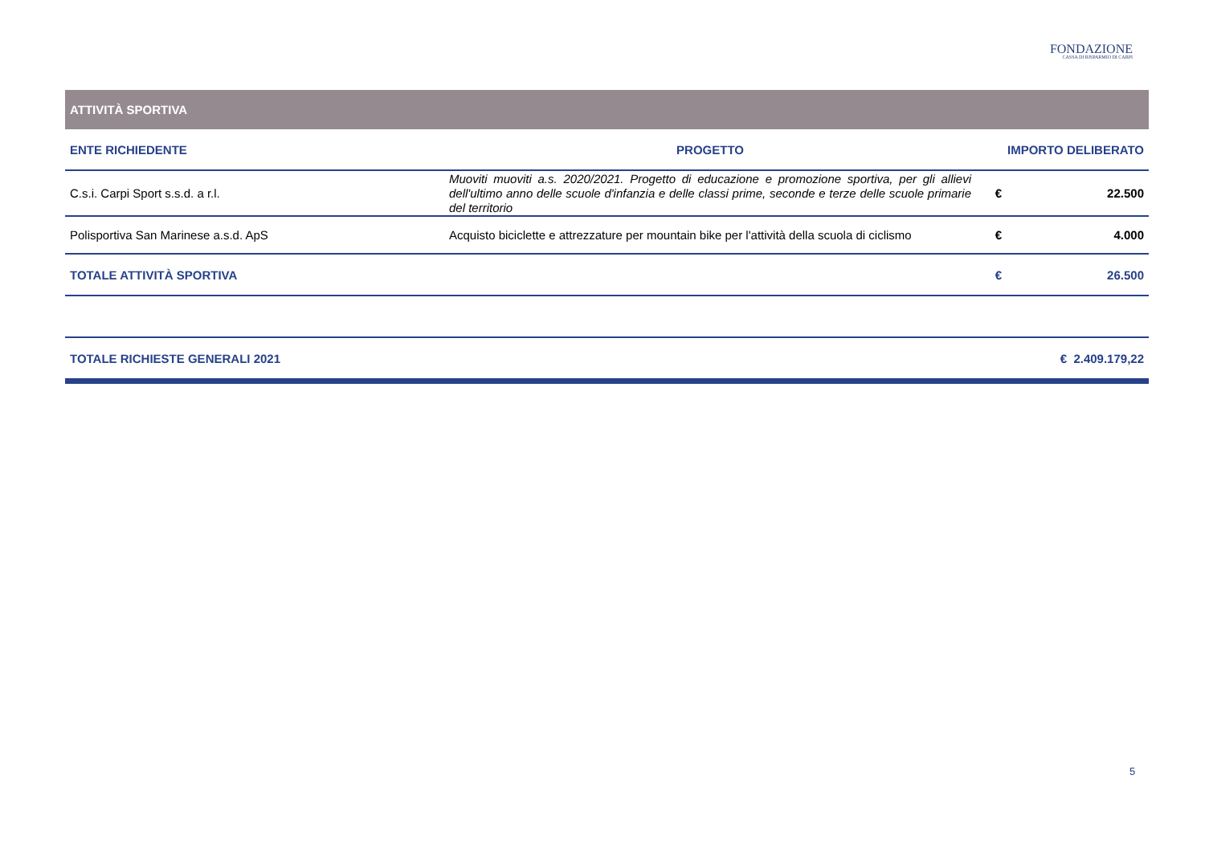FONDAZIONE
CASSA DI RISPARMIO DI CARPI
| ATTIVITÀ SPORTIVA | | | |
| ENTE RICHIEDENTE | PROGETTO | IMPORTO DELIBERATO | |
| C.s.i. Carpi Sport s.s.d. a r.l. | Muoviti muoviti a.s. 2020/2021. Progetto di educazione e promozione sportiva, per gli allievi dell'ultimo anno delle scuole d'infanzia e delle classi prime, seconde e terze delle scuole primarie del territorio | € | 22.500 |
| Polisportiva San Marinese a.s.d. ApS | Acquisto biciclette e attrezzature per mountain bike per l'attività della scuola di ciclismo | € | 4.000 |
| TOTALE ATTIVITÀ SPORTIVA | | € | 26.500 |
| TOTALE RICHIESTE GENERALI 2021 | | € 2.409.179,22 | |
5